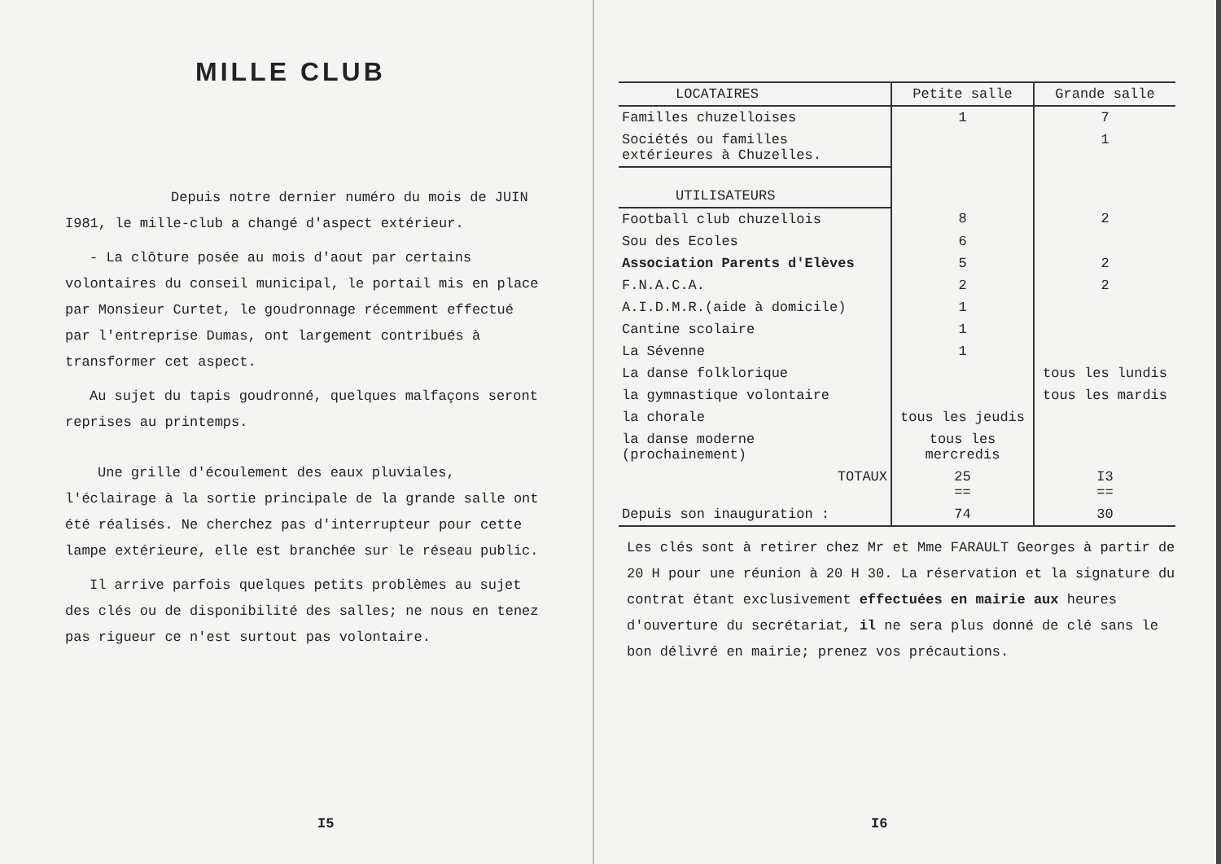MILLE CLUB
Depuis notre dernier numéro du mois de JUIN I981, le mille-club a changé d'aspect extérieur.
- La clôture posée au mois d'aout par certains volontaires du conseil municipal, le portail mis en place par Monsieur Curtet, le goudronnage récemment effectué par l'entreprise Dumas, ont largement contribués à transformer cet aspect.
Au sujet du tapis goudronné, quelques malfaçons seront reprises au printemps.
Une grille d'écoulement des eaux pluviales, l'éclairage à la sortie principale de la grande salle ont été réalisés. Ne cherchez pas d'interrupteur pour cette lampe extérieure, elle est branchée sur le réseau public.
Il arrive parfois quelques petits problèmes au sujet des clés ou de disponibilité des salles; ne nous en tenez pas rigueur ce n'est surtout pas volontaire.
I5
| LOCATAIRES | Petite salle | Grande salle |
| --- | --- | --- |
| Familles chuzelloises | 1 | 7 |
| Sociétés ou familles extérieures à Chuzelles. | | 1 |
| UTILISATEURS | | |
| Football club chuzellois | 8 | 2 |
| Sou des Ecoles | 6 | |
| Association Parents d'Elèves | 5 | 2 |
| F.N.A.C.A. | 2 | 2 |
| A.I.D.M.R.(aide à domicile) | 1 | |
| Cantine scolaire | 1 | |
| La Sévenne | 1 | |
| La danse folklorique | | tous les lundis |
| la gymnastique volontaire | | tous les mardis |
| la chorale | tous les jeudis | |
| la danse moderne (prochainement) | tous les mercredis | |
| TOTAUX | 25 == | I3 == |
| Depuis son inauguration : | 74 | 30 |
Les clés sont à retirer chez Mr et Mme FARAULT Georges à partir de 20 H pour une réunion à 20 H 30. La réservation et la signature du contrat étant exclusivement effectuées en mairie aux heures d'ouverture du secrétariat, il ne sera plus donné de clé sans le bon délivré en mairie; prenez vos précautions.
I6